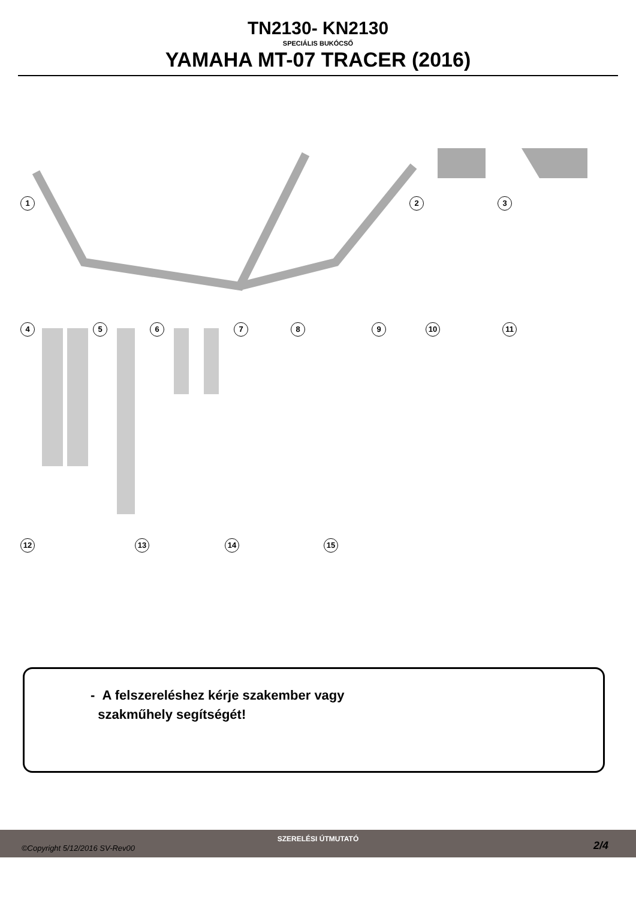TN2130- KN2130
SPECIÁLIS BUKÓCSŐ
YAMAHA MT-07 TRACER (2016)
1 2 3
4 5 6 7 8 9 10 11
12 13 14 15
- A felszereléshez kérje szakember vagy
szakműhely segítségét!
©Copyright 5/12/2016 SV-Rev00
SZERELÉSI ÚTMUTATÓ
2/4